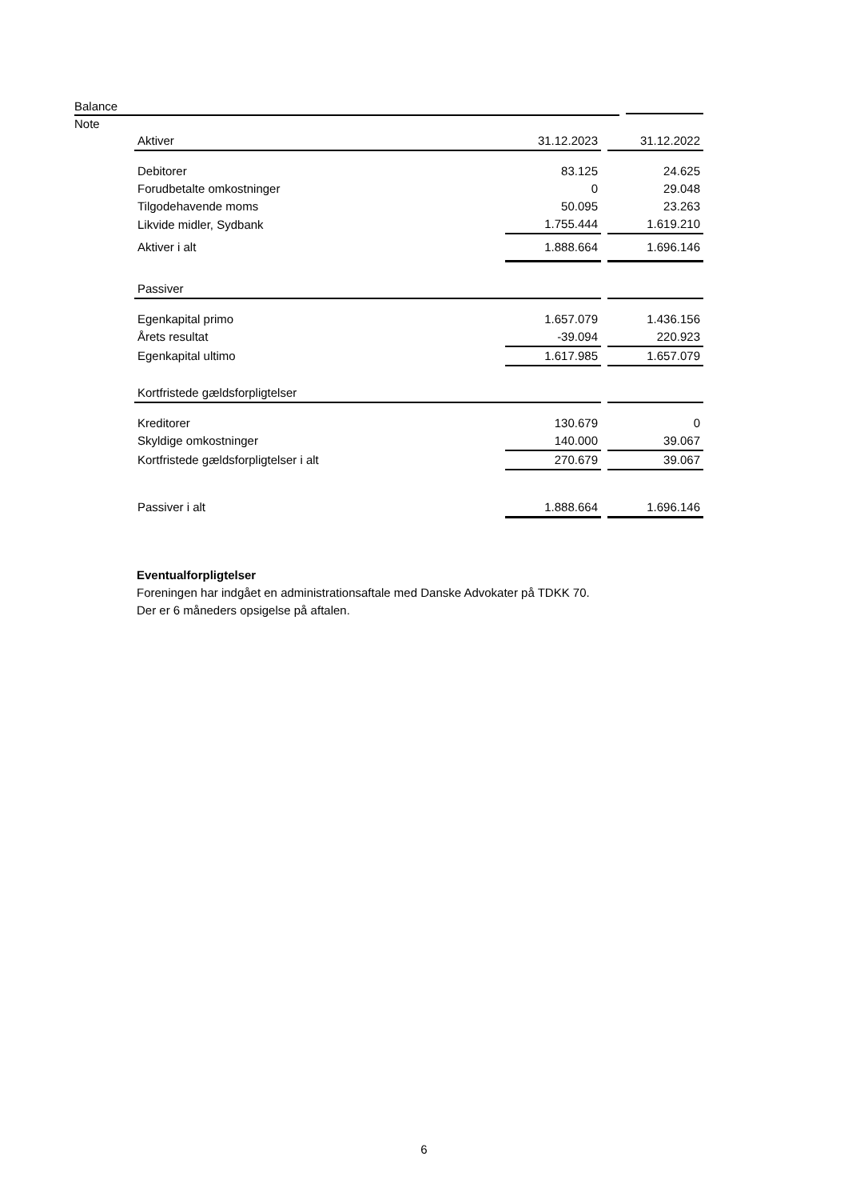Balance
Note
| Aktiver | 31.12.2023 | | 31.12.2022 |
| Debitorer | 83.125 | | 24.625 |
| Forudbetalte omkostninger | 0 | | 29.048 |
| Tilgodehavende moms | 50.095 | | 23.263 |
| Likvide midler, Sydbank | 1.755.444 | | 1.619.210 |
| Aktiver i alt | 1.888.664 | | 1.696.146 |
| Passiver | | | |
| Egenkapital primo | 1.657.079 | | 1.436.156 |
| Årets resultat | -39.094 | | 220.923 |
| Egenkapital ultimo | 1.617.985 | | 1.657.079 |
| Kortfristede gældsforpligtelser | | | |
| Kreditorer | 130.679 | | 0 |
| Skyldige omkostninger | 140.000 | | 39.067 |
| Kortfristede gældsforpligtelser i alt | 270.679 | | 39.067 |
| Passiver i alt | 1.888.664 | | 1.696.146 |
Eventualforpligtelser
Foreningen har indgået en administrationsaftale med Danske Advokater på TDKK 70.
Der er 6 måneders opsigelse på aftalen.
6